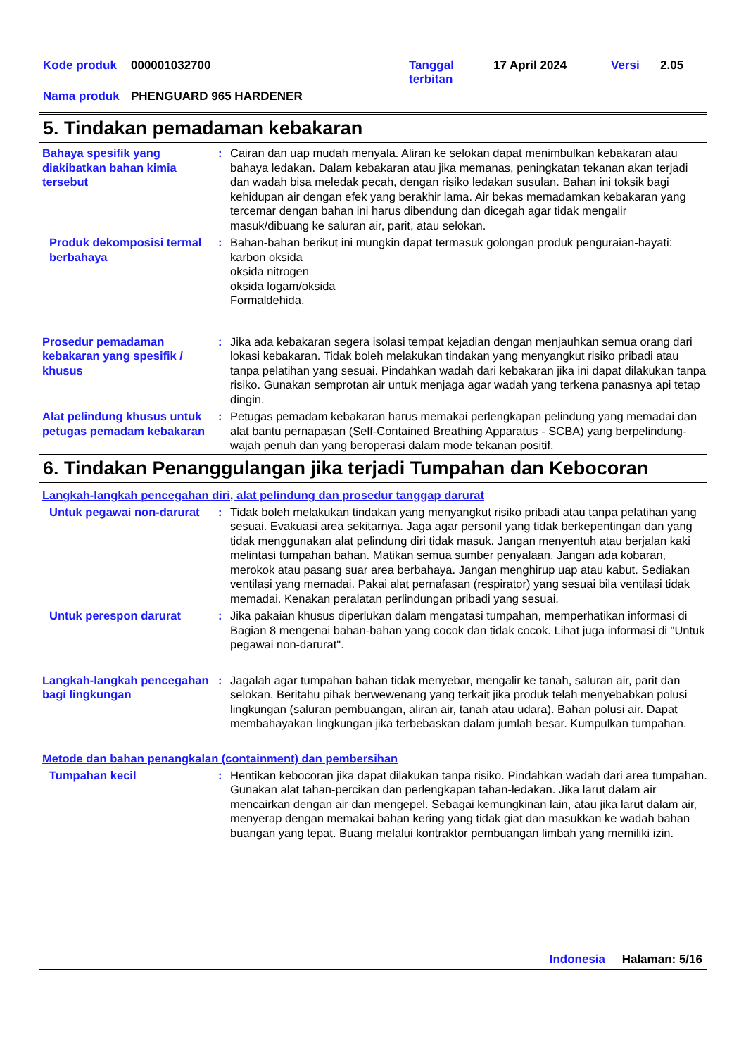Kode produk 000001032700 Tanggal
terbitan 17 April 2024 Versi 2.05
Nama produk PHENGUARD 965 HARDENER
5. Tindakan pemadaman kebakaran
Bahaya spesifik yang diakibatkan bahan kimia tersebut
: Cairan dan uap mudah menyala. Aliran ke selokan dapat menimbulkan kebakaran atau bahaya ledakan. Dalam kebakaran atau jika memanas, peningkatan tekanan akan terjadi dan wadah bisa meledak pecah, dengan risiko ledakan susulan. Bahan ini toksik bagi kehidupan air dengan efek yang berakhir lama. Air bekas memadamkan kebakaran yang tercemar dengan bahan ini harus dibendung dan dicegah agar tidak mengalir masuk/dibuang ke saluran air, parit, atau selokan.
Produk dekomposisi termal berbahaya
: Bahan-bahan berikut ini mungkin dapat termasuk golongan produk penguraian-hayati:
karbon oksida
oksida nitrogen
oksida logam/oksida
Formaldehida.
Prosedur pemadaman kebakaran yang spesifik / khusus
: Jika ada kebakaran segera isolasi tempat kejadian dengan menjauhkan semua orang dari lokasi kebakaran. Tidak boleh melakukan tindakan yang menyangkut risiko pribadi atau tanpa pelatihan yang sesuai. Pindahkan wadah dari kebakaran jika ini dapat dilakukan tanpa risiko. Gunakan semprotan air untuk menjaga agar wadah yang terkena panasnya api tetap dingin.
Alat pelindung khusus untuk petugas pemadam kebakaran
: Petugas pemadam kebakaran harus memakai perlengkapan pelindung yang memadai dan alat bantu pernapasan (Self-Contained Breathing Apparatus - SCBA) yang berpelindung-wajah penuh dan yang beroperasi dalam mode tekanan positif.
6. Tindakan Penanggulangan jika terjadi Tumpahan dan Kebocoran
Langkah-langkah pencegahan diri, alat pelindung dan prosedur tanggap darurat
Untuk pegawai non-darurat : Tidak boleh melakukan tindakan yang menyangkut risiko pribadi atau tanpa pelatihan yang sesuai. Evakuasi area sekitarnya. Jaga agar personil yang tidak berkepentingan dan yang tidak menggunakan alat pelindung diri tidak masuk. Jangan menyentuh atau berjalan kaki melintasi tumpahan bahan. Matikan semua sumber penyalaan. Jangan ada kobaran, merokok atau pasang suar area berbahaya. Jangan menghirup uap atau kabut. Sediakan ventilasi yang memadai. Pakai alat pernafasan (respirator) yang sesuai bila ventilasi tidak memadai. Kenakan peralatan perlindungan pribadi yang sesuai.
Untuk perespon darurat : Jika pakaian khusus diperlukan dalam mengatasi tumpahan, memperhatikan informasi di Bagian 8 mengenai bahan-bahan yang cocok dan tidak cocok. Lihat juga informasi di "Untuk pegawai non-darurat".
Langkah-langkah pencegahan bagi lingkungan
: Jagalah agar tumpahan bahan tidak menyebar, mengalir ke tanah, saluran air, parit dan selokan. Beritahu pihak berwewenang yang terkait jika produk telah menyebabkan polusi lingkungan (saluran pembuangan, aliran air, tanah atau udara). Bahan polusi air. Dapat membahayakan lingkungan jika terbebaskan dalam jumlah besar. Kumpulkan tumpahan.
Metode dan bahan penangkalan (containment) dan pembersihan
Tumpahan kecil : Hentikan kebocoran jika dapat dilakukan tanpa risiko. Pindahkan wadah dari area tumpahan. Gunakan alat tahan-percikan dan perlengkapan tahan-ledakan. Jika larut dalam air mencairkan dengan air dan mengepel. Sebagai kemungkinan lain, atau jika larut dalam air, menyerap dengan memakai bahan kering yang tidak giat dan masukkan ke wadah bahan buangan yang tepat. Buang melalui kontraktor pembuangan limbah yang memiliki izin.
Indonesia Halaman: 5/16